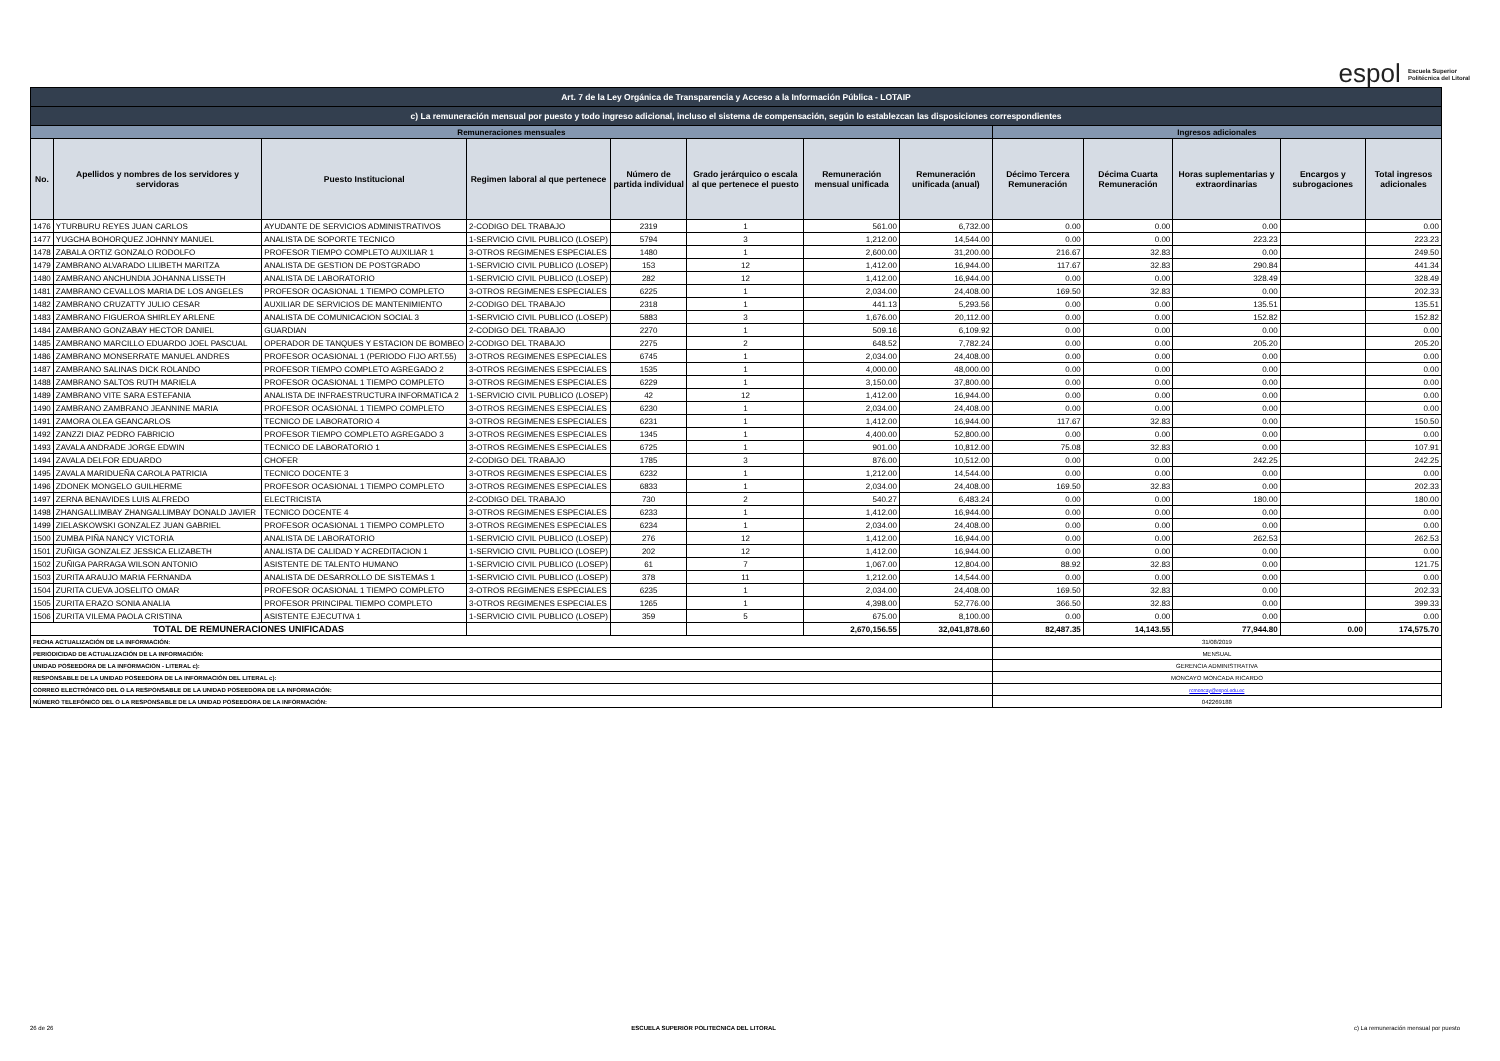espol Escuela Superior
Politécnica del Litoral
| Art. 7 de la Ley Orgánica de Transparencia y Acceso a la Información Pública - LOTAIP | | | | | | | | | | | | |
| c) La remuneración mensual por puesto y todo ingreso adicional, incluso el sistema de compensación, según lo establezcan las disposiciones correspondientes | | | | | | | | | | | | |
| Remuneraciones mensuales | | | | | | | | Ingresos adicionales | | | | |
| No. | Apellidos y nombres de los servidores y servidoras | Puesto Institucional | Regimen laboral al que pertenece | Número de partida individual | Grado jerárquico o escala al que pertenece el puesto | Remuneración mensual unificada | Remuneración unificada (anual) | Décimo Tercera Remuneración | Décima Cuarta Remuneración | Horas suplementarias y extraordinarias | Encargos y subrogaciones | Total ingresos adicionales |
| 1476 | YTURBURU REYES JUAN CARLOS | AYUDANTE DE SERVICIOS ADMINISTRATIVOS | 2-CODIGO DEL TRABAJO | 2319 | 1 | 561.00 | 6,732.00 | 0.00 | 0.00 | 0.00 | | 0.00 |
| 1477 | YUGCHA BOHORQUEZ JOHNNY MANUEL | ANALISTA DE SOPORTE TECNICO | 1-SERVICIO CIVIL PUBLICO (LOSEP) | 5794 | 3 | 1,212.00 | 14,544.00 | 0.00 | 0.00 | 223.23 | | 223.23 |
| 1478 | ZABALA ORTIZ GONZALO RODOLFO | PROFESOR TIEMPO COMPLETO AUXILIAR 1 | 3-OTROS REGIMENES ESPECIALES | 1480 | 1 | 2,600.00 | 31,200.00 | 216.67 | 32.83 | 0.00 | | 249.50 |
| 1479 | ZAMBRANO ALVARADO LILIBETH MARITZA | ANALISTA DE GESTION DE POSTGRADO | 1-SERVICIO CIVIL PUBLICO (LOSEP) | 153 | 12 | 1,412.00 | 16,944.00 | 117.67 | 32.83 | 290.84 | | 441.34 |
| 1480 | ZAMBRANO ANCHUNDIA JOHANNA LISSETH | ANALISTA DE LABORATORIO | 1-SERVICIO CIVIL PUBLICO (LOSEP) | 282 | 12 | 1,412.00 | 16,944.00 | 0.00 | 0.00 | 328.49 | | 328.49 |
| 1481 | ZAMBRANO CEVALLOS MARIA DE LOS ANGELES | PROFESOR OCASIONAL 1 TIEMPO COMPLETO | 3-OTROS REGIMENES ESPECIALES | 6225 | 1 | 2,034.00 | 24,408.00 | 169.50 | 32.83 | 0.00 | | 202.33 |
| 1482 | ZAMBRANO CRUZATTY JULIO CESAR | AUXILIAR DE SERVICIOS DE MANTENIMIENTO | 2-CODIGO DEL TRABAJO | 2318 | 1 | 441.13 | 5,293.56 | 0.00 | 0.00 | 135.51 | | 135.51 |
| 1483 | ZAMBRANO FIGUEROA SHIRLEY ARLENE | ANALISTA DE COMUNICACION SOCIAL 3 | 1-SERVICIO CIVIL PUBLICO (LOSEP) | 5883 | 3 | 1,676.00 | 20,112.00 | 0.00 | 0.00 | 152.82 | | 152.82 |
| 1484 | ZAMBRANO GONZABAY HECTOR DANIEL | GUARDIAN | 2-CODIGO DEL TRABAJO | 2270 | 1 | 509.16 | 6,109.92 | 0.00 | 0.00 | 0.00 | | 0.00 |
| 1485 | ZAMBRANO MARCILLO EDUARDO JOEL PASCUAL | OPERADOR DE TANQUES Y ESTACION DE BOMBEO | 2-CODIGO DEL TRABAJO | 2275 | 2 | 648.52 | 7,782.24 | 0.00 | 0.00 | 205.20 | | 205.20 |
| 1486 | ZAMBRANO MONSERRATE MANUEL ANDRES | PROFESOR OCASIONAL 1 (PERIODO FIJO ART.55) | 3-OTROS REGIMENES ESPECIALES | 6745 | 1 | 2,034.00 | 24,408.00 | 0.00 | 0.00 | 0.00 | | 0.00 |
| 1487 | ZAMBRANO SALINAS DICK ROLANDO | PROFESOR TIEMPO COMPLETO AGREGADO 2 | 3-OTROS REGIMENES ESPECIALES | 1535 | 1 | 4,000.00 | 48,000.00 | 0.00 | 0.00 | 0.00 | | 0.00 |
| 1488 | ZAMBRANO SALTOS RUTH MARIELA | PROFESOR OCASIONAL 1 TIEMPO COMPLETO | 3-OTROS REGIMENES ESPECIALES | 6229 | 1 | 3,150.00 | 37,800.00 | 0.00 | 0.00 | 0.00 | | 0.00 |
| 1489 | ZAMBRANO VITE SARA ESTEFANIA | ANALISTA DE INFRAESTRUCTURA INFORMATICA 2 | 1-SERVICIO CIVIL PUBLICO (LOSEP) | 42 | 12 | 1,412.00 | 16,944.00 | 0.00 | 0.00 | 0.00 | | 0.00 |
| 1490 | ZAMBRANO ZAMBRANO JEANNINE MARIA | PROFESOR OCASIONAL 1 TIEMPO COMPLETO | 3-OTROS REGIMENES ESPECIALES | 6230 | 1 | 2,034.00 | 24,408.00 | 0.00 | 0.00 | 0.00 | | 0.00 |
| 1491 | ZAMORA OLEA GEANCARLOS | TECNICO DE LABORATORIO 4 | 3-OTROS REGIMENES ESPECIALES | 6231 | 1 | 1,412.00 | 16,944.00 | 117.67 | 32.83 | 0.00 | | 150.50 |
| 1492 | ZANZZI DIAZ PEDRO FABRICIO | PROFESOR TIEMPO COMPLETO AGREGADO 3 | 3-OTROS REGIMENES ESPECIALES | 1345 | 1 | 4,400.00 | 52,800.00 | 0.00 | 0.00 | 0.00 | | 0.00 |
| 1493 | ZAVALA ANDRADE JORGE EDWIN | TECNICO DE LABORATORIO 1 | 3-OTROS REGIMENES ESPECIALES | 6725 | 1 | 901.00 | 10,812.00 | 75.08 | 32.83 | 0.00 | | 107.91 |
| 1494 | ZAVALA DELFOR EDUARDO | CHOFER | 2-CODIGO DEL TRABAJO | 1785 | 3 | 876.00 | 10,512.00 | 0.00 | 0.00 | 242.25 | | 242.25 |
| 1495 | ZAVALA MARIDUEÑA CAROLA PATRICIA | TECNICO DOCENTE 3 | 3-OTROS REGIMENES ESPECIALES | 6232 | 1 | 1,212.00 | 14,544.00 | 0.00 | 0.00 | 0.00 | | 0.00 |
| 1496 | ZDONEK MONGELO GUILHERME | PROFESOR OCASIONAL 1 TIEMPO COMPLETO | 3-OTROS REGIMENES ESPECIALES | 6833 | 1 | 2,034.00 | 24,408.00 | 169.50 | 32.83 | 0.00 | | 202.33 |
| 1497 | ZERNA BENAVIDES LUIS ALFREDO | ELECTRICISTA | 2-CODIGO DEL TRABAJO | 730 | 2 | 540.27 | 6,483.24 | 0.00 | 0.00 | 180.00 | | 180.00 |
| 1498 | ZHANGALLIMBAY ZHANGALLIMBAY DONALD JAVIER | TECNICO DOCENTE 4 | 3-OTROS REGIMENES ESPECIALES | 6233 | 1 | 1,412.00 | 16,944.00 | 0.00 | 0.00 | 0.00 | | 0.00 |
| 1499 | ZIELASKOWSKI GONZALEZ JUAN GABRIEL | PROFESOR OCASIONAL 1 TIEMPO COMPLETO | 3-OTROS REGIMENES ESPECIALES | 6234 | 1 | 2,034.00 | 24,408.00 | 0.00 | 0.00 | 0.00 | | 0.00 |
| 1500 | ZUMBA PIÑA NANCY VICTORIA | ANALISTA DE LABORATORIO | 1-SERVICIO CIVIL PUBLICO (LOSEP) | 276 | 12 | 1,412.00 | 16,944.00 | 0.00 | 0.00 | 262.53 | | 262.53 |
| 1501 | ZUÑIGA GONZALEZ JESSICA ELIZABETH | ANALISTA DE CALIDAD Y ACREDITACION 1 | 1-SERVICIO CIVIL PUBLICO (LOSEP) | 202 | 12 | 1,412.00 | 16,944.00 | 0.00 | 0.00 | 0.00 | | 0.00 |
| 1502 | ZUÑIGA PARRAGA WILSON ANTONIO | ASISTENTE DE TALENTO HUMANO | 1-SERVICIO CIVIL PUBLICO (LOSEP) | 61 | 7 | 1,067.00 | 12,804.00 | 88.92 | 32.83 | 0.00 | | 121.75 |
| 1503 | ZURITA ARAUJO MARIA FERNANDA | ANALISTA DE DESARROLLO DE SISTEMAS 1 | 1-SERVICIO CIVIL PUBLICO (LOSEP) | 378 | 11 | 1,212.00 | 14,544.00 | 0.00 | 0.00 | 0.00 | | 0.00 |
| 1504 | ZURITA CUEVA JOSELITO OMAR | PROFESOR OCASIONAL 1 TIEMPO COMPLETO | 3-OTROS REGIMENES ESPECIALES | 6235 | 1 | 2,034.00 | 24,408.00 | 169.50 | 32.83 | 0.00 | | 202.33 |
| 1505 | ZURITA ERAZO SONIA ANALIA | PROFESOR PRINCIPAL TIEMPO COMPLETO | 3-OTROS REGIMENES ESPECIALES | 1265 | 1 | 4,398.00 | 52,776.00 | 366.50 | 32.83 | 0.00 | | 399.33 |
| 1506 | ZURITA VILEMA PAOLA CRISTINA | ASISTENTE EJECUTIVA 1 | 1-SERVICIO CIVIL PUBLICO (LOSEP) | 359 | 5 | 675.00 | 8,100.00 | 0.00 | 0.00 | 0.00 | | 0.00 |
| TOTAL DE REMUNERACIONES UNIFICADAS | | | | | | 2,670,156.55 | 32,041,878.60 | 82,487.35 | 14,143.55 | 77,944.80 | 0.00 | 174,575.70 |
| FECHA ACTUALIZACIÓN DE LA INFORMACIÓN: | | | | | | | | 31/08/2019 | | | | |
| PERIODICIDAD DE ACTUALIZACIÓN DE LA INFORMACIÓN: | | | | | | | | MENSUAL | | | | |
| UNIDAD POSEEDORA DE LA INFORMACION - LITERAL c): | | | | | | | | GERENCIA ADMINISTRATIVA | | | | |
| RESPONSABLE DE LA UNIDAD POSEEDORA DE LA INFORMACIÓN DEL LITERAL c): | | | | | | | | MONCAYO MONCADA RICARDO | | | | |
| CORREO ELECTRÓNICO DEL O LA RESPONSABLE DE LA UNIDAD POSEEDORA DE LA INFORMACIÓN: | | | | | | | | rcmoncay@espol.edu.ec | | | | |
| NÚMERO TELEFÓNICO DEL O LA RESPONSABLE DE LA UNIDAD POSEEDORA DE LA INFORMACIÓN: | | | | | | | | 042269188 | | | | |
26 de 26 ESCUELA SUPERIOR POLITECNICA DEL LITORAL c) La remuneración mensual por puesto